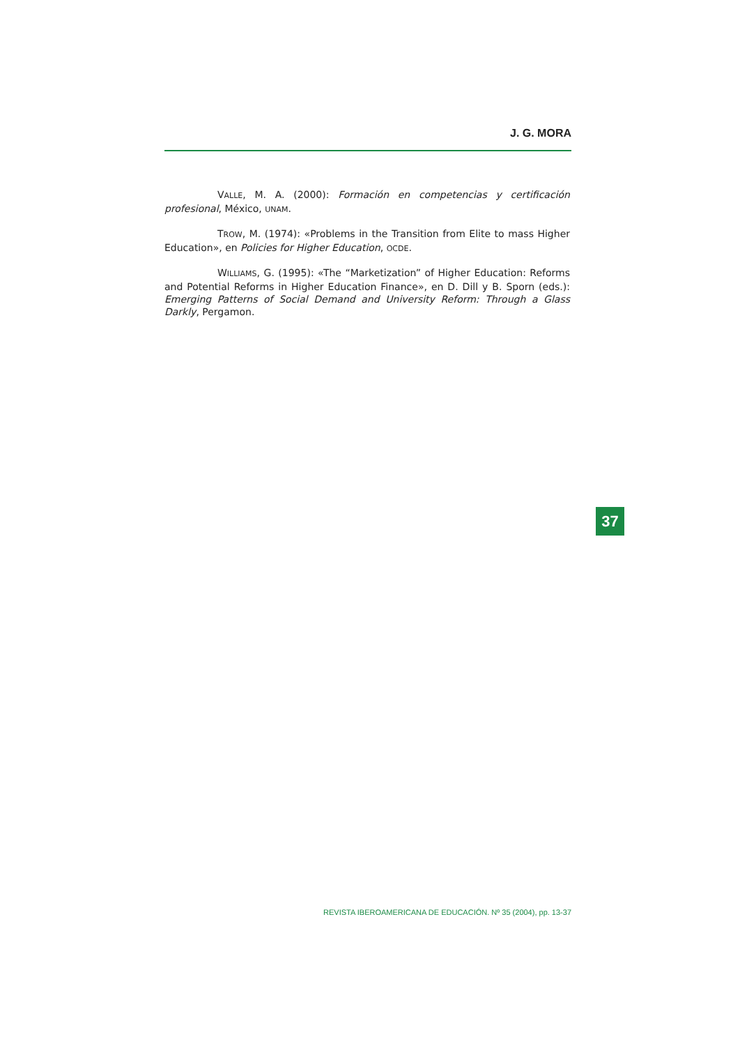J. G. MORA
VALLE, M. A. (2000): Formación en competencias y certificación profesional, México, UNAM.
TROW, M. (1974): «Problems in the Transition from Elite to mass Higher Education», en Policies for Higher Education, OCDE.
WILLIAMS, G. (1995): «The “Marketization” of Higher Education: Reforms and Potential Reforms in Higher Education Finance», en D. Dill y B. Sporn (eds.): Emerging Patterns of Social Demand and University Reform: Through a Glass Darkly, Pergamon.
37
REVISTA IBEROAMERICANA DE EDUCACIÓN. Nº 35 (2004), pp. 13-37